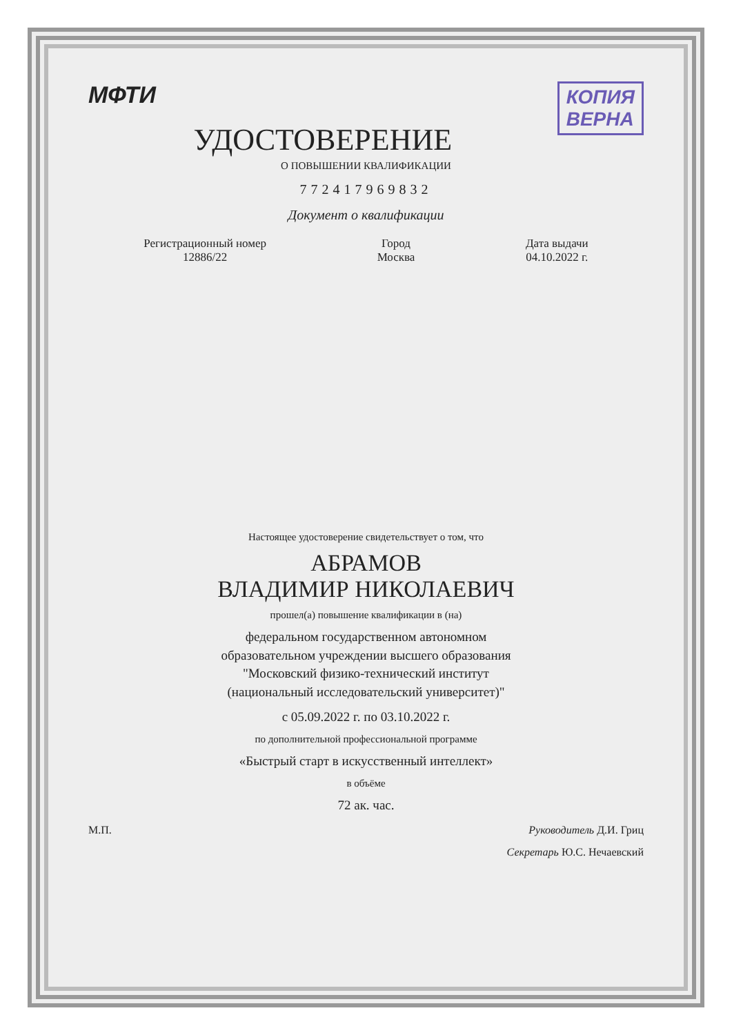МФТИ КОПИЯ
ВЕРНА
УДОСТОВЕРЕНИЕ
О ПОВЫШЕНИИ КВАЛИФИКАЦИИ
772417969832
Документ о квалификации
Регистрационный номер
12886/22
Город
Москва
Дата выдачи
04.10.2022 г.
Настоящее удостоверение свидетельствует о том, что
АБРАМОВ
ВЛАДИМИР НИКОЛАЕВИЧ
прошел(а) повышение квалификации в (на)
федеральном государственном автономном
образовательном учреждении высшего образования
"Московский физико-технический институт
(национальный исследовательский университет)"
с 05.09.2022 г. по 03.10.2022 г.
по дополнительной профессиональной программе
«Быстрый старт в искусственный интеллект»
в объёме
72 ак. час.
М.П. Руководитель Д.И. Гриц
Секретарь Ю.С. Нечаевский